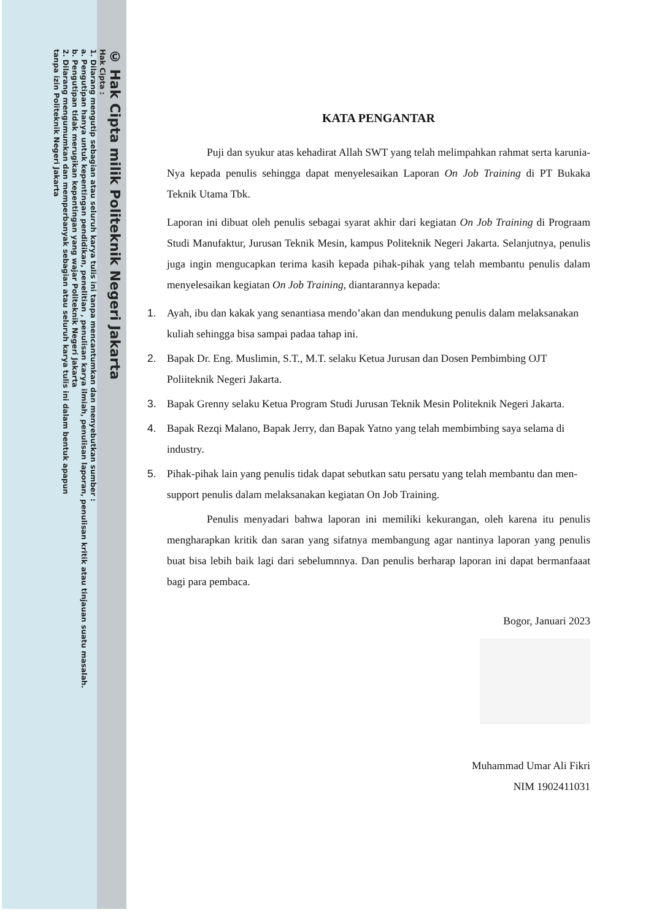© Hak Cipta milik Politeknik Negeri Jakarta
Hak Cipta :
1. Dilarang mengutip sebagian atau seluruh karya tulis ini tanpa mencantumkan dan menyebutkan sumber :
a. Pengutipan hanya untuk kepentingan pendidikan, penelitian , penulisan karya ilmiah, penulisan laporan, penulisan kritik atau tinjauan suatu masalah.
b. Pengutipan tidak merugikan kepentingan yang wajar Politeknik Negeri Jakarta
2. Dilarang mengumumkan dan memperbanyak sebagian atau seluruh karya tulis ini dalam bentuk apapun
tanpa izin Politeknik Negeri Jakarta
KATA PENGANTAR
Puji dan syukur atas kehadirat Allah SWT yang telah melimpahkan rahmat serta karunia-Nya kepada penulis sehingga dapat menyelesaikan Laporan On Job Training di PT Bukaka Teknik Utama Tbk.
Laporan ini dibuat oleh penulis sebagai syarat akhir dari kegiatan On Job Training di Prograam Studi Manufaktur, Jurusan Teknik Mesin, kampus Politeknik Negeri Jakarta. Selanjutnya, penulis juga ingin mengucapkan terima kasih kepada pihak-pihak yang telah membantu penulis dalam menyelesaikan kegiatan On Job Training, diantarannya kepada:
1. Ayah, ibu dan kakak yang senantiasa mendo’akan dan mendukung penulis dalam melaksanakan kuliah sehingga bisa sampai padaa tahap ini.
2. Bapak Dr. Eng. Muslimin, S.T., M.T. selaku Ketua Jurusan dan Dosen Pembimbing OJT Poliiteknik Negeri Jakarta.
3. Bapak Grenny selaku Ketua Program Studi Jurusan Teknik Mesin Politeknik Negeri Jakarta.
4. Bapak Rezqi Malano, Bapak Jerry, dan Bapak Yatno yang telah membimbing saya selama di industry.
5. Pihak-pihak lain yang penulis tidak dapat sebutkan satu persatu yang telah membantu dan men-support penulis dalam melaksanakan kegiatan On Job Training.
Penulis menyadari bahwa laporan ini memiliki kekurangan, oleh karena itu penulis mengharapkan kritik dan saran yang sifatnya membangung agar nantinya laporan yang penulis buat bisa lebih baik lagi dari sebelumnnya. Dan penulis berharap laporan ini dapat bermanfaaat bagi para pembaca.
Bogor, Januari 2023
Muhammad Umar Ali Fikri
NIM 1902411031